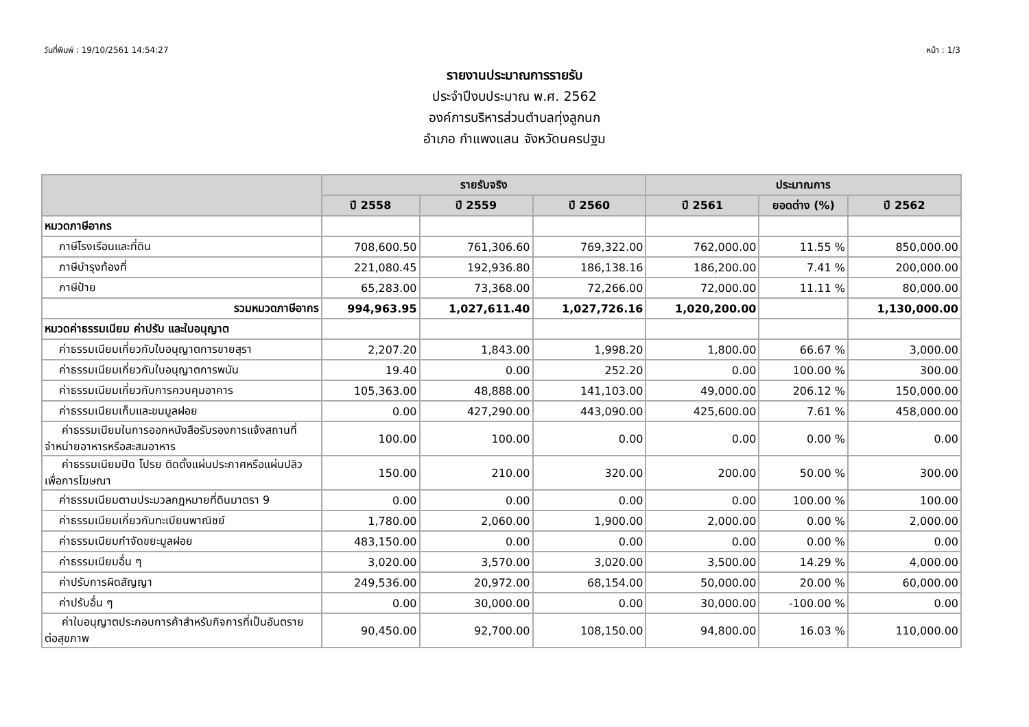วันที่พิมพ์ : 19/10/2561 14:54:27 หน้า : 1/3
รายงานประมาณการรายรับ
ประจำปีงบประมาณ พ.ศ. 2562
องค์การบริหารส่วนตำบลทุ่งลูกนก
อำเภอ กำแพงแสน จังหวัดนครปฐม
| | รายรับจริง | | | ประมาณการ | | |
| --- | --- | --- | --- | --- | --- | --- |
| | ปี 2558 | ปี 2559 | ปี 2560 | ปี 2561 | ยอดต่าง (%) | ปี 2562 |
| หมวดภาษีอากร | | | | | | |
| ภาษีโรงเรือนและที่ดิน | 708,600.50 | 761,306.60 | 769,322.00 | 762,000.00 | 11.55 % | 850,000.00 |
| ภาษีบำรุงท้องที่ | 221,080.45 | 192,936.80 | 186,138.16 | 186,200.00 | 7.41 % | 200,000.00 |
| ภาษีป้าย | 65,283.00 | 73,368.00 | 72,266.00 | 72,000.00 | 11.11 % | 80,000.00 |
| รวมหมวดภาษีอากร | 994,963.95 | 1,027,611.40 | 1,027,726.16 | 1,020,200.00 | | 1,130,000.00 |
| หมวดค่าธรรมเนียม ค่าปรับ และใบอนุญาต | | | | | | |
| ค่าธรรมเนียมเกี่ยวกับใบอนุญาตการขายสุรา | 2,207.20 | 1,843.00 | 1,998.20 | 1,800.00 | 66.67 % | 3,000.00 |
| ค่าธรรมเนียมเกี่ยวกับใบอนุญาตการพนัน | 19.40 | 0.00 | 252.20 | 0.00 | 100.00 % | 300.00 |
| ค่าธรรมเนียมเกี่ยวกับการควบคุมอาคาร | 105,363.00 | 48,888.00 | 141,103.00 | 49,000.00 | 206.12 % | 150,000.00 |
| ค่าธรรมเนียมเก็บและขนมูลฝอย | 0.00 | 427,290.00 | 443,090.00 | 425,600.00 | 7.61 % | 458,000.00 |
| ค่าธรรมเนียมในการออกหนังสือรับรองการแจ้งสถานที่ จำหน่ายอาหารหรือสะสมอาหาร | 100.00 | 100.00 | 0.00 | 0.00 | 0.00 % | 0.00 |
| ค่าธรรมเนียมปิด โปรย ติดตั้งแผ่นประกาศหรือแผ่นปลิว เพื่อการโฆษณา | 150.00 | 210.00 | 320.00 | 200.00 | 50.00 % | 300.00 |
| ค่าธรรมเนียมตามประมวลกฎหมายที่ดินมาตรา 9 | 0.00 | 0.00 | 0.00 | 0.00 | 100.00 % | 100.00 |
| ค่าธรรมเนียมเกี่ยวกับทะเบียนพาณิชย์ | 1,780.00 | 2,060.00 | 1,900.00 | 2,000.00 | 0.00 % | 2,000.00 |
| ค่าธรรมเนียมกำจัดขยะมูลฝอย | 483,150.00 | 0.00 | 0.00 | 0.00 | 0.00 % | 0.00 |
| ค่าธรรมเนียมอื่น ๆ | 3,020.00 | 3,570.00 | 3,020.00 | 3,500.00 | 14.29 % | 4,000.00 |
| ค่าปรับการผิดสัญญา | 249,536.00 | 20,972.00 | 68,154.00 | 50,000.00 | 20.00 % | 60,000.00 |
| ค่าปรับอื่น ๆ | 0.00 | 30,000.00 | 0.00 | 30,000.00 | -100.00 % | 0.00 |
| ค่าใบอนุญาตประกอบการค้าสำหรับกิจการที่เป็นอันตราย ต่อสุขภาพ | 90,450.00 | 92,700.00 | 108,150.00 | 94,800.00 | 16.03 % | 110,000.00 |